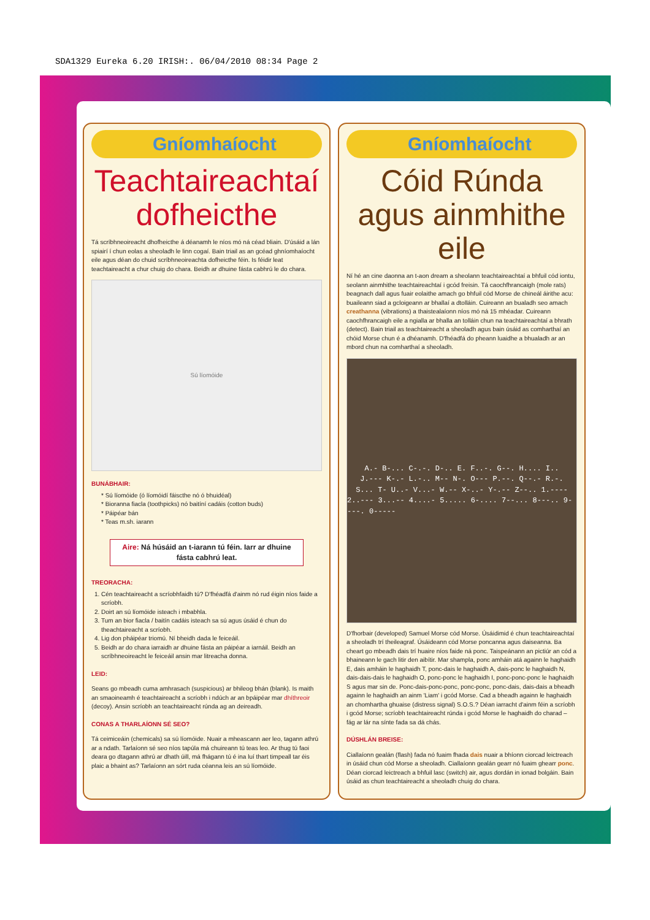SDA1329 Eureka 6.20 IRISH:. 06/04/2010 08:34 Page 2
Gníomhaíocht
Teachtaireachtaí dofheicthe
Tá scríbhneoireacht dhofheicthe á déanamh le níos mó ná céad bliain. D'úsáid a lán spiairí í chun eolas a sheoladh le linn cogaí. Bain triail as an gcéad ghníomhaíocht eile agus déan do chuid scríbhneoireachta dofheicthe féin. Is féidir leat teachtaireacht a chur chuig do chara. Beidh ar dhuine fásta cabhrú le do chara.
Sú líomóide
BUNÁBHAIR:
* Sú líomóide (ó líomóidí fáiscthe nó ó bhuidéal)
* Bioranna fiacla (toothpicks) nó baitíní cadáis (cotton buds)
* Páipéar bán
* Teas m.sh. iarann
Aire: Ná húsáid an t-iarann tú féin. Iarr ar dhuine fásta cabhrú leat.
TREORACHA:
1. Cén teachtaireacht a scríobhfaidh tú? D'fhéadfá d'ainm nó rud éigin níos faide a scríobh.
2. Doirt an sú líomóide isteach i mbabhla.
3. Tum an bior fiacla / baitín cadáis isteach sa sú agus úsáid é chun do theachtaireacht a scríobh.
4. Lig don pháipéar triomú. Ní bheidh dada le feiceáil.
5. Beidh ar do chara iarraidh ar dhuine fásta an páipéar a iarnáil. Beidh an scríbhneoireacht le feiceáil ansin mar litreacha donna.
LEID:
Seans go mbeadh cuma amhrasach (suspicious) ar bhileog bhán (blank). Is maith an smaoineamh é teachtaireacht a scríobh i ndúch ar an bpáipéar mar dhíthreoir (decoy). Ansin scríobh an teachtaireacht rúnda ag an deireadh.
CONAS A THARLAÍONN SÉ SEO?
Tá ceimiceáin (chemicals) sa sú líomóide. Nuair a mheascann aer leo, tagann athrú ar a ndath. Tarlaíonn sé seo níos tapúla má chuireann tú teas leo. Ar thug tú faoi deara go dtagann athrú ar dhath úill, má fhágann tú é ina luí thart timpeall tar éis plaic a bhaint as? Tarlaíonn an sórt ruda céanna leis an sú líomóide.
Gníomhaíocht
Cóid Rúnda agus ainmhithe eile
Ní hé an cine daonna an t-aon dream a sheolann teachtaireachtaí a bhfuil cód iontu, seolann ainmhithe teachtaireachtaí i gcód freisin. Tá caochfhrancaigh (mole rats) beagnach dall agus fuair eolaithe amach go bhfuil cód Morse de chineál áirithe acu: buaileann siad a gcloigeann ar bhallaí a dtolláin. Cuireann an bualadh seo amach creathanna (vibrations) a thaistealaíonn níos mó ná 15 mhéadar. Cuireann caochfhrancaigh eile a ngialla ar bhalla an tolláin chun na teachtaireachtaí a bhrath (detect). Bain triail as teachtaireacht a sheoladh agus bain úsáid as comharthaí an chóid Morse chun é a dhéanamh. D'fhéadfá do pheann luaidhe a bhualadh ar an mbord chun na comharthaí a sheoladh.
A.- B-... C-.-. D-.. E. F..-. G--. H.... I..
J.--- K-.- L.-.. M-- N-. O--- P.--. Q--.- R.-.
S... T- U..- V...- W.-- X-..- Y-.-- Z--.. 1.----
2..--- 3...-- 4....- 5..... 6-.... 7--... 8---.. 9----. 0-----
D'fhorbair (developed) Samuel Morse cód Morse. Úsáidimid é chun teachtaireachtaí a sheoladh trí theileagraf. Úsáideann cód Morse poncanna agus daiseanna. Ba cheart go mbeadh dais trí huaire níos faide ná ponc. Taispeánann an pictiúr an cód a bhaineann le gach litir den aibítir. Mar shampla, ponc amháin atá againn le haghaidh E, dais amháin le haghaidh T, ponc-dais le haghaidh A, dais-ponc le haghaidh N, dais-dais-dais le haghaidh O, ponc-ponc le haghaidh I, ponc-ponc-ponc le haghaidh S agus mar sin de. Ponc-dais-ponc-ponc, ponc-ponc, ponc-dais, dais-dais a bheadh againn le haghaidh an ainm 'Liam' i gcód Morse. Cad a bheadh againn le haghaidh an chomhartha ghuaise (distress signal) S.O.S.? Déan iarracht d'ainm féin a scríobh i gcód Morse; scríobh teachtaireacht rúnda i gcód Morse le haghaidh do charad – fág ar lár na sínte fada sa dá chás.
DÚSHLÁN BREISE:
Ciallaíonn gealán (flash) fada nó fuaim fhada dais nuair a bhíonn ciorcad leictreach in úsáid chun cód Morse a sheoladh. Ciallaíonn gealán gearr nó fuaim ghearr ponc.
Déan ciorcad leictreach a bhfuil lasc (switch) air, agus dordán in ionad bolgáin. Bain úsáid as chun teachtaireacht a sheoladh chuig do chara.